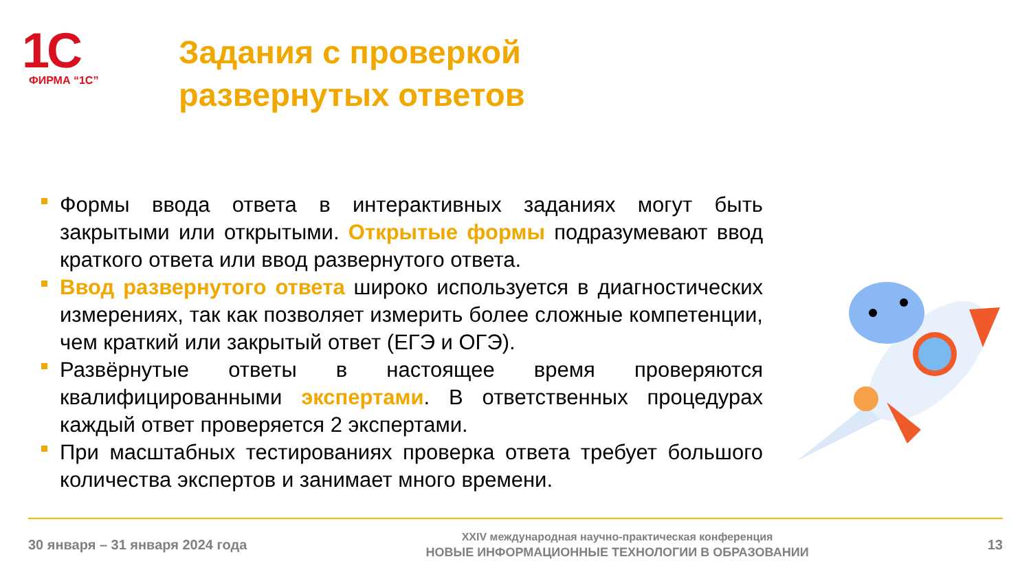1С
ФИРМА “1С”
Задания с проверкой
развернутых ответов
Формы ввода ответа в интерактивных заданиях могут быть закрытыми или открытыми. Открытые формы подразумевают ввод краткого ответа или ввод развернутого ответа.
Ввод развернутого ответа широко используется в диагностических измерениях, так как позволяет измерить более сложные компетенции, чем краткий или закрытый ответ (ЕГЭ и ОГЭ).
Развёрнутые ответы в настоящее время проверяются квалифицированными экспертами. В ответственных процедурах каждый ответ проверяется 2 экспертами.
При масштабных тестированиях проверка ответа требует большого количества экспертов и занимает много времени.
30 января – 31 января 2024 года
XXIV международная научно-практическая конференция
НОВЫЕ ИНФОРМАЦИОННЫЕ ТЕХНОЛОГИИ В ОБРАЗОВАНИИ
13